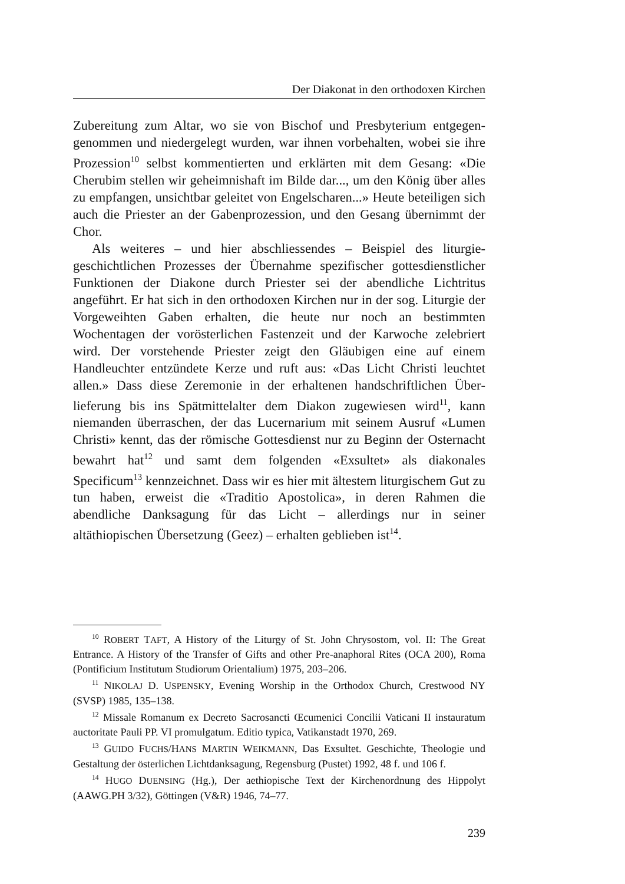Der Diakonat in den orthodoxen Kirchen
Zubereitung zum Altar, wo sie von Bischof und Presbyterium entgegen­genommen und niedergelegt wurden, war ihnen vorbehalten, wobei sie ihre Prozession<sup>10</sup> selbst kommentierten und erklärten mit dem Gesang: «Die Cherubim stellen wir geheimnishaft im Bilde dar..., um den König über alles zu empfangen, unsichtbar geleitet von Engelscharen...» Heute beteiligen sich auch die Priester an der Gabenprozession, und den Ge­sang übernimmt der Chor.
Als weiteres – und hier abschliessendes – Beispiel des liturgie­geschichtlichen Prozesses der Übernahme spezifischer gottesdienstlicher Funktionen der Diakone durch Priester sei der abendliche Lichtritus angeführt. Er hat sich in den orthodoxen Kirchen nur in der sog. Liturgie der Vorgeweihten Gaben erhalten, die heute nur noch an bestimmten Wochentagen der vorösterlichen Fastenzeit und der Karwoche zelebriert wird. Der vorstehende Priester zeigt den Gläubigen eine auf einem Handleuchter entzündete Kerze und ruft aus: «Das Licht Christi leuchtet allen.» Dass diese Zeremonie in der erhaltenen handschriftlichen Über­lieferung bis ins Spätmittelalter dem Diakon zugewiesen wird<sup>11</sup>, kann niemanden überraschen, der das Lucernarium mit seinem Ausruf «Lu­men Christi» kennt, das der römische Gottesdienst nur zu Beginn der Osternacht bewahrt hat<sup>12</sup> und samt dem folgenden «Exsultet» als diako­nales Specificum<sup>13</sup> kennzeichnet. Dass wir es hier mit ältestem liturgi­schem Gut zu tun haben, erweist die «Traditio Apostolica», in deren Rahmen die abendliche Danksagung für das Licht – allerdings nur in seiner altäthiopischen Übersetzung (Geez) – erhalten geblieben ist<sup>14</sup>.
<sup>10</sup> ROBERT TAFT, A History of the Liturgy of St. John Chrysostom, vol. II: The Great Entrance. A History of the Transfer of Gifts and other Pre-anaphoral Rites (OCA 200), Roma (Pontificium Institutum Studiorum Orientalium) 1975, 203–206.
<sup>11</sup> NIKOLAJ D. USPENSKY, Evening Worship in the Orthodox Church, Crestwood NY (SVSP) 1985, 135–138.
<sup>12</sup> Missale Romanum ex Decreto Sacrosancti Œcumenici Concilii Vaticani II in­stauratum auctoritate Pauli PP. VI promulgatum. Editio typica, Vatikanstadt 1970, 269.
<sup>13</sup> GUIDO FUCHS/HANS MARTIN WEIKMANN, Das Exsultet. Geschichte, Theologie und Gestaltung der österlichen Lichtdanksagung, Regensburg (Pustet) 1992, 48 f. und 106 f.
<sup>14</sup> HUGO DUENSING (Hg.), Der aethiopische Text der Kirchenordnung des Hippo­lyt (AAWG.PH 3/32), Göttingen (V&R) 1946, 74–77.
239